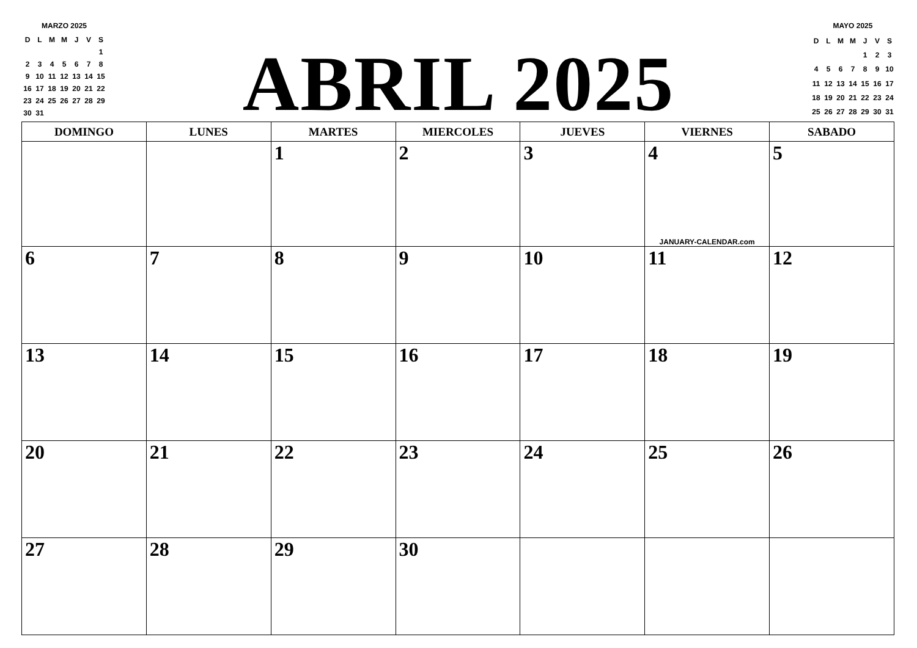MARZO 2025
| D | L | M | M | J | V | S |
| --- | --- | --- | --- | --- | --- | --- |
| | | | | | | 1 |
| 2 | 3 | 4 | 5 | 6 | 7 | 8 |
| 9 | 10 | 11 | 12 | 13 | 14 | 15 |
| 16 | 17 | 18 | 19 | 20 | 21 | 22 |
| 23 | 24 | 25 | 26 | 27 | 28 | 29 |
| 30 | 31 | | | | | |
ABRIL 2025
MAYO 2025
| D | L | M | M | J | V | S |
| --- | --- | --- | --- | --- | --- | --- |
| | | | | 1 | 2 | 3 |
| 4 | 5 | 6 | 7 | 8 | 9 | 10 |
| 11 | 12 | 13 | 14 | 15 | 16 | 17 |
| 18 | 19 | 20 | 21 | 22 | 23 | 24 |
| 25 | 26 | 27 | 28 | 29 | 30 | 31 |
| DOMINGO | LUNES | MARTES | MIERCOLES | JUEVES | VIERNES | SABADO |
| --- | --- | --- | --- | --- | --- | --- |
| | | 1 | 2 | 3 | 4 JANUARY-CALENDAR.com | 5 |
| 6 | 7 | 8 | 9 | 10 | 11 | 12 |
| 13 | 14 | 15 | 16 | 17 | 18 | 19 |
| 20 | 21 | 22 | 23 | 24 | 25 | 26 |
| 27 | 28 | 29 | 30 | | | |